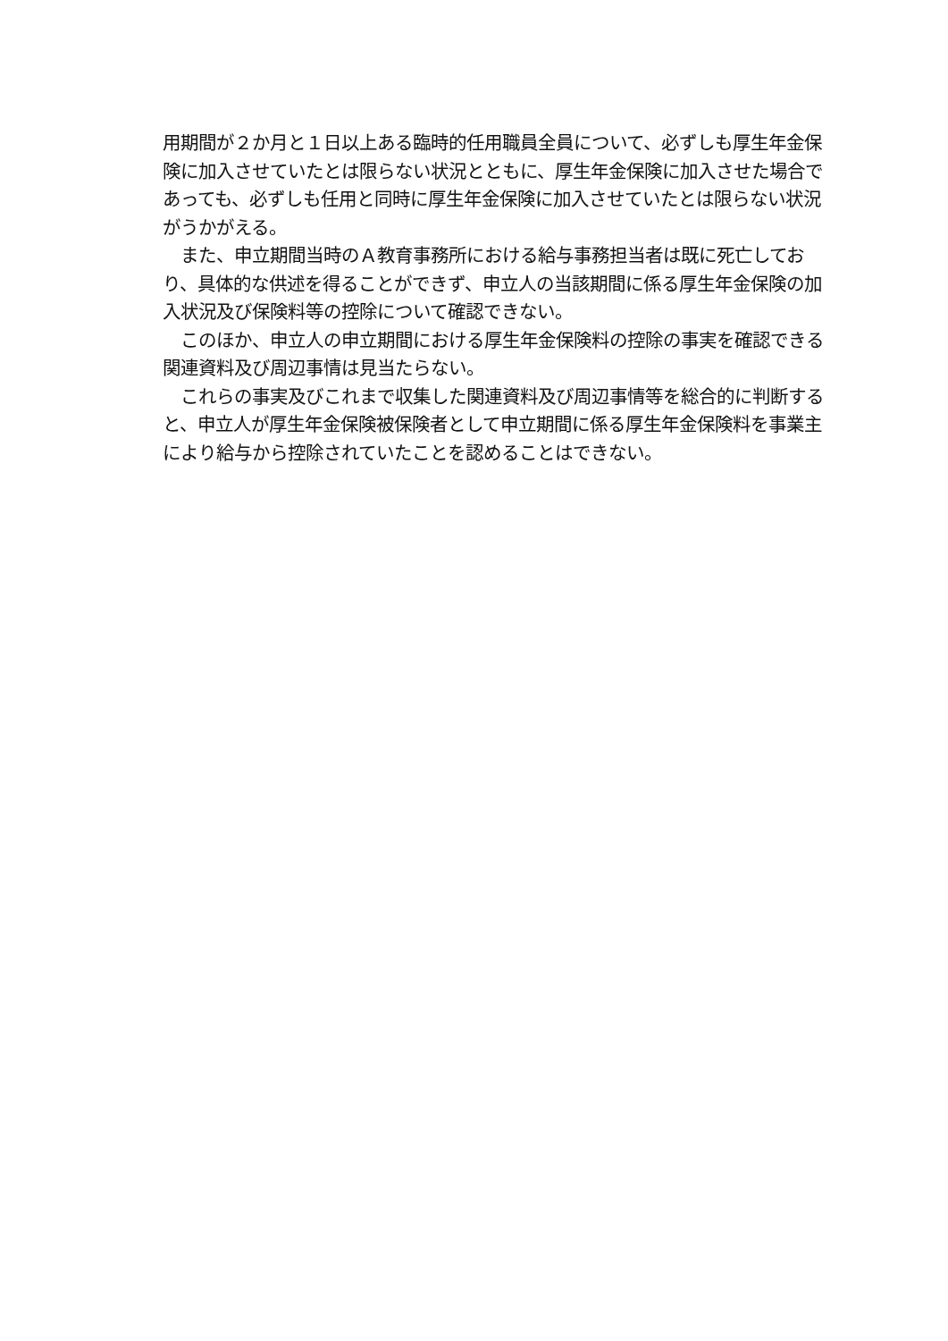用期間が２か月と１日以上ある臨時的任用職員全員について、必ずしも厚生年金保険に加入させていたとは限らない状況とともに、厚生年金保険に加入させた場合であっても、必ずしも任用と同時に厚生年金保険に加入させていたとは限らない状況がうかがえる。
　また、申立期間当時のＡ教育事務所における給与事務担当者は既に死亡しており、具体的な供述を得ることができず、申立人の当該期間に係る厚生年金保険の加入状況及び保険料等の控除について確認できない。
　このほか、申立人の申立期間における厚生年金保険料の控除の事実を確認できる関連資料及び周辺事情は見当たらない。
　これらの事実及びこれまで収集した関連資料及び周辺事情等を総合的に判断すると、申立人が厚生年金保険被保険者として申立期間に係る厚生年金保険料を事業主により給与から控除されていたことを認めることはできない。